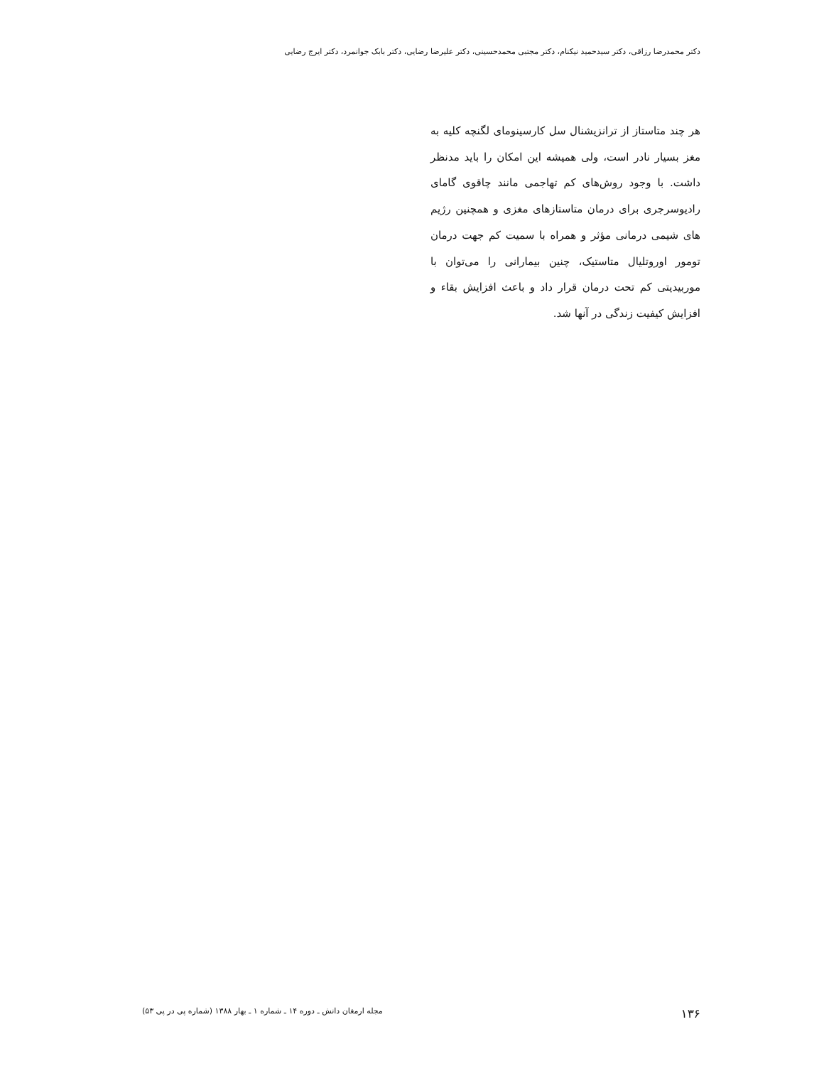دکتر محمدرضا رزاقی، دکتر سیدحمید نیکنام، دکتر مجتبی محمدحسینی، دکتر علیرضا رضایی، دکتر بابک جوانمرد، دکتر ایرج رضایی
هر چند متاستاز از ترانزیشنال سل کارسینومای لگنچه کلیه به مغز بسیار نادر است، ولی همیشه این امکان را باید مدنظر داشت. با وجود روش‌های کم تهاجمی مانند چاقوی گامای رادیوسرجری برای درمان متاستازهای مغزی و همچنین رژیم های شیمی درمانی مؤثر و همراه با سمیت کم جهت درمان تومور اوروتلیال متاستیک، چنین بیمارانی را می‌توان با موربیدیتی کم تحت درمان قرار داد و باعث افزایش بقاء و افزایش کیفیت زندگی در آنها شد.
۱۳۶ مجله ارمغان دانش ـ دوره ۱۴ ـ شماره ۱ ـ بهار ۱۳۸۸ (شماره پی در پی ۵۳)